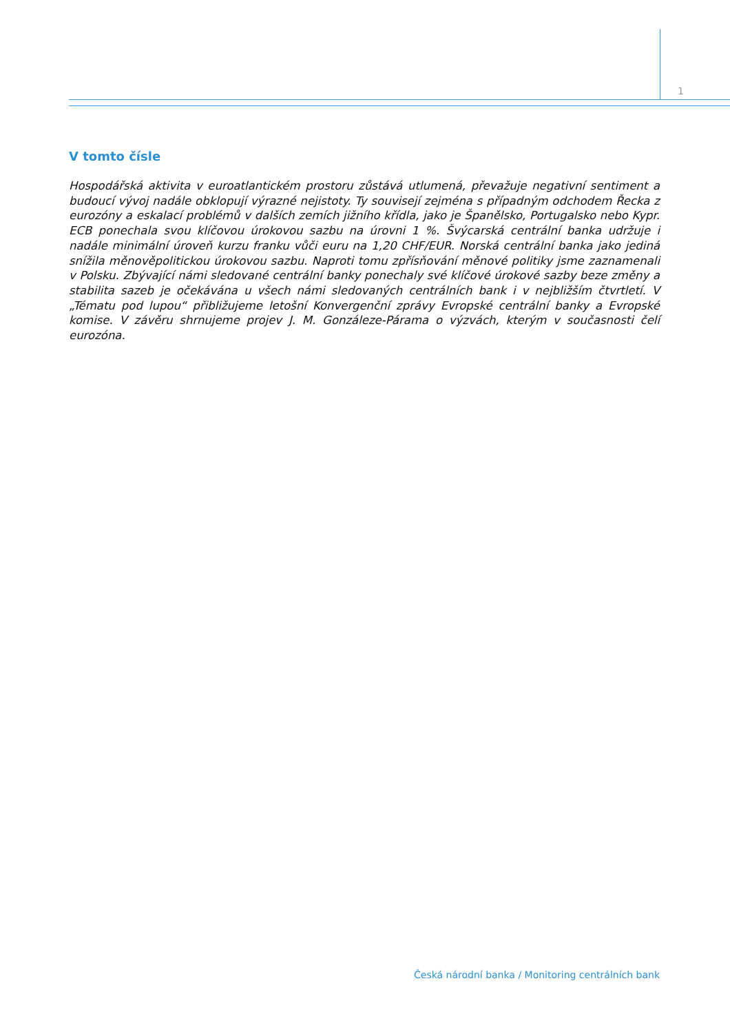1
V tomto čísle
Hospodářská aktivita v euroatlantickém prostoru zůstává utlumená, převažuje negativní sentiment a budoucí vývoj nadále obklopují výrazné nejistoty. Ty souvisejí zejména s případným odchodem Řecka z eurozóny a eskalací problémů v dalších zemích jižního křídla, jako je Španělsko, Portugalsko nebo Kypr. ECB ponechala svou klíčovou úrokovou sazbu na úrovni 1 %. Švýcarská centrální banka udržuje i nadále minimální úroveň kurzu franku vůči euru na 1,20 CHF/EUR. Norská centrální banka jako jediná snížila měnověpolitickou úrokovou sazbu. Naproti tomu zpřísňování měnové politiky jsme zaznamenali v Polsku. Zbývající námi sledované centrální banky ponechaly své klíčové úrokové sazby beze změny a stabilita sazeb je očekávána u všech námi sledovaných centrálních bank i v nejbližším čtvrtletí. V „Tématu pod lupou“ přibližujeme letošní Konvergenční zprávy Evropské centrální banky a Evropské komise. V závěru shrnujeme projev J. M. Gonzáleze-Párama o výzvách, kterým v současnosti čelí eurozóna.
Česká národní banka / Monitoring centrálních bank